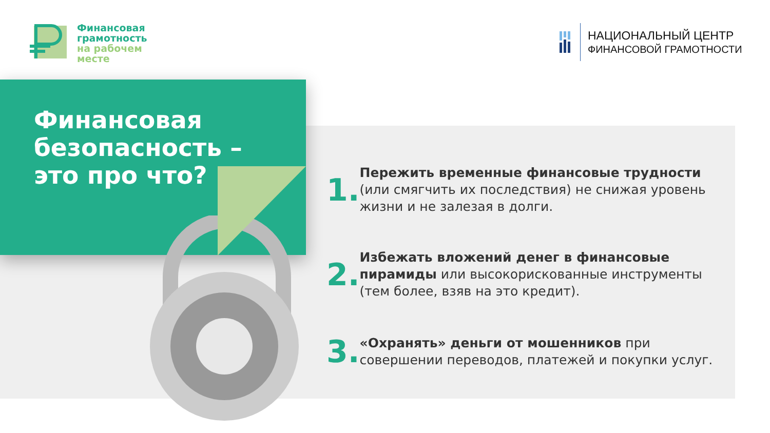Финансовая
грамотность
на рабочем
месте
НАЦИОНАЛЬНЫЙ ЦЕНТР
ФИНАНСОВОЙ ГРАМОТНОСТИ
Финансовая
безопасность –
это про что?
1.
Пережить временные финансовые трудности (или смягчить их последствия) не снижая уровень жизни и не залезая в долги.
2.
Избежать вложений денег в финансовые пирамиды или высокорискованные инструменты (тем более, взяв на это кредит).
3.
«Охранять» деньги от мошенников при совершении переводов, платежей и покупки услуг.